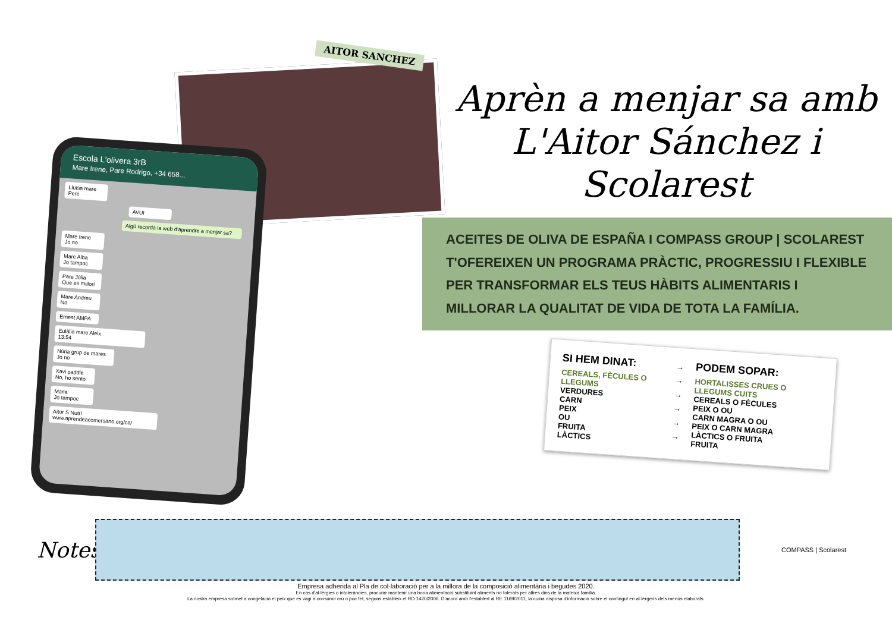AITOR SANCHEZ
Escola L'olivera 3rB
Mare Irene, Pare Rodrigo, +34 658...
Lluïsa mare Pere
AVUI
Algú recorda la web d'aprendre a menjar sa?
Mare Irene
Jo no
Mare Alba
Jo tampoc
Pare Júlia
Que es millori
Mare Andreu
No
Ernest AMPA
Eulàlia mare Aleix
13:54
Núria grup de mares
Jo no
Xavi paddle
No, ho sento
Maria
Jo tampoc
Aitor S Nutri
www.aprendeacomersano.org/ca/
Aprèn a menjar sa amb
L'Aitor Sánchez i Scolarest
ACEITES DE OLIVA DE ESPAÑA I COMPASS GROUP | SCOLAREST T'OFEREIXEN UN PROGRAMA PRÀCTIC, PROGRESSIU I FLEXIBLE PER TRANSFORMAR ELS TEUS HÀBITS ALIMENTARIS I MILLORAR LA QUALITAT DE VIDA DE TOTA LA FAMÍLIA.
SI HEM DINAT:
CEREALS, FÈCULES O LLEGUMS
VERDURES
CARN
PEIX
OU
FRUITA
LÀCTICS
→
→
→
→
→
→
PODEM SOPAR:
HORTALISSES CRUES O LLEGUMS CUITS
CEREALS O FÈCULES
PEIX O OU
CARN MAGRA O OU
PEIX O CARN MAGRA
LÀCTICS O FRUITA
FRUITA
Notes:
COMPASS | Scolarest
Empresa adherida al Pla de col·laboració per a la millora de la composició alimentària i begudes 2020.
En cas d'al·lèrgies o intoleràncies, procurar mantenir una bona alimentació substituint aliments no tolerats per altres dins de la mateixa família.
La nostra empresa sotmet a congelació el peix que es vagi a consumir cru o poc fet, segons estableix el RD 1420/2006. D'acord amb l'establert al RE 1169/2011, la cuina disposa d'informació sobre el contingut en al·lèrgens dels menús elaborats.